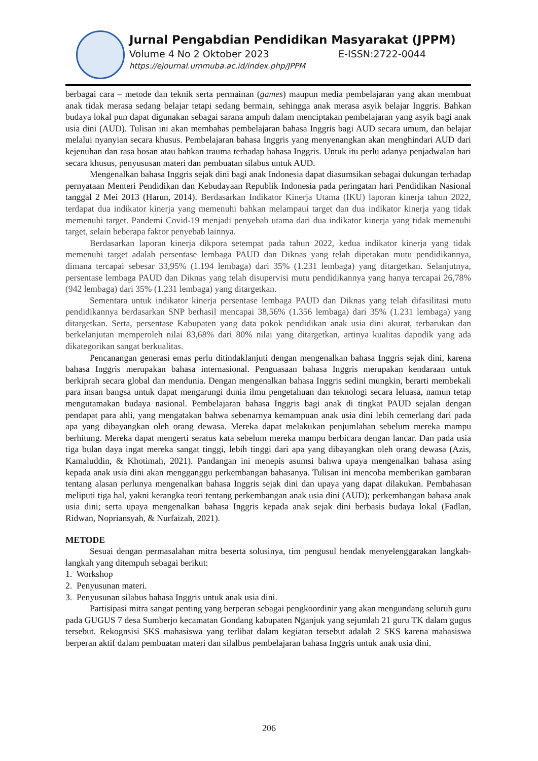Jurnal Pengabdian Pendidikan Masyarakat (JPPM)
Volume 4 No 2 Oktober 2023 E-ISSN:2722-0044
https://ejournal.ummuba.ac.id/index.php/JPPM
berbagai cara – metode dan teknik serta permainan (games) maupun media pembelajaran yang akan membuat anak tidak merasa sedang belajar tetapi sedang bermain, sehingga anak merasa asyik belajar Inggris. Bahkan budaya lokal pun dapat digunakan sebagai sarana ampuh dalam menciptakan pembelajaran yang asyik bagi anak usia dini (AUD). Tulisan ini akan membahas pembelajaran bahasa Inggris bagi AUD secara umum, dan belajar melalui nyanyian secara khusus. Pembelajaran bahasa Inggris yang menyenangkan akan menghindari AUD dari kejenuhan dan rasa bosan atau bahkan trauma terhadap bahasa Inggris. Untuk itu perlu adanya penjadwalan hari secara khusus, penyususan materi dan pembuatan silabus untuk AUD.
Mengenalkan bahasa Inggris sejak dini bagi anak Indonesia dapat diasumsikan sebagai dukungan terhadap pernyataan Menteri Pendidikan dan Kebudayaan Republik Indonesia pada peringatan hari Pendidikan Nasional tanggal 2 Mei 2013 (Harun, 2014). Berdasarkan Indikator Kinerja Utama (IKU) laporan kinerja tahun 2022, terdapat dua indikator kinerja yang memenuhi bahkan melampaui target dan dua indikator kinerja yang tidak memenuhi target. Pandemi Covid-19 menjadi penyebab utama dari dua indikator kinerja yang tidak memenuhi target, selain beberapa faktor penyebab lainnya.
Berdasarkan laporan kinerja dikpora setempat pada tahun 2022, kedua indikator kinerja yang tidak memenuhi target adalah persentase lembaga PAUD dan Diknas yang telah dipetakan mutu pendidikannya, dimana tercapai sebesar 33,95% (1.194 lembaga) dari 35% (1.231 lembaga) yang ditargetkan. Selanjutnya, persentase lembaga PAUD dan Diknas yang telah disupervisi mutu pendidikannya yang hanya tercapai 26,78% (942 lembaga) dari 35% (1.231 lembaga) yang ditargetkan.
Sementara untuk indikator kinerja persentase lembaga PAUD dan Diknas yang telah difasilitasi mutu pendidikannya berdasarkan SNP berhasil mencapai 38,56% (1.356 lembaga) dari 35% (1.231 lembaga) yang ditargetkan. Serta, persentase Kabupaten yang data pokok pendidikan anak usia dini akurat, terbarukan dan berkelanjutan memperoleh nilai 83,68% dari 80% nilai yang ditargetkan, artinya kualitas dapodik yang ada dikategorikan sangat berkualitas.
Pencanangan generasi emas perlu ditindaklanjuti dengan mengenalkan bahasa Inggris sejak dini, karena bahasa Inggris merupakan bahasa internasional. Penguasaan bahasa Inggris merupakan kendaraan untuk berkiprah secara global dan mendunia. Dengan mengenalkan bahasa Inggris sedini mungkin, berarti membekali para insan bangsa untuk dapat mengarungi dunia ilmu pengetahuan dan teknologi secara leluasa, namun tetap mengutamakan budaya nasional. Pembelajaran bahasa Inggris bagi anak di tingkat PAUD sejalan dengan pendapat para ahli, yang mengatakan bahwa sebenarnya kemampuan anak usia dini lebih cemerlang dari pada apa yang dibayangkan oleh orang dewasa. Mereka dapat melakukan penjumlahan sebelum mereka mampu berhitung. Mereka dapat mengerti seratus kata sebelum mereka mampu berbicara dengan lancar. Dan pada usia tiga bulan daya ingat mereka sangat tinggi, lebih tinggi dari apa yang dibayangkan oleh orang dewasa (Azis, Kamaluddin, & Khotimah, 2021). Pandangan ini menepis asumsi bahwa upaya mengenalkan bahasa asing kepada anak usia dini akan mengganggu perkembangan bahasanya. Tulisan ini mencoba memberikan gambaran tentang alasan perlunya mengenalkan bahasa Inggris sejak dini dan upaya yang dapat dilakukan. Pembahasan meliputi tiga hal, yakni kerangka teori tentang perkembangan anak usia dini (AUD); perkembangan bahasa anak usia dini; serta upaya mengenalkan bahasa Inggris kepada anak sejak dini berbasis budaya lokal (Fadlan, Ridwan, Nopriansyah, & Nurfaizah, 2021).
METODE
Sesuai dengan permasalahan mitra beserta solusinya, tim pengusul hendak menyelenggarakan langkah-langkah yang ditempuh sebagai berikut:
1. Workshop
2. Penyusunan materi.
3. Penyusunan silabus bahasa Inggris untuk anak usia dini.
Partisipasi mitra sangat penting yang berperan sebagai pengkoordinir yang akan mengundang seluruh guru pada GUGUS 7 desa Sumberjo kecamatan Gondang kabupaten Nganjuk yang sejumlah 21 guru TK dalam gugus tersebut. Rekognsisi SKS mahasiswa yang terlibat dalam kegiatan tersebut adalah 2 SKS karena mahasiswa berperan aktif dalam pembuatan materi dan silalbus pembelajaran bahasa Inggris untuk anak usia dini.
206